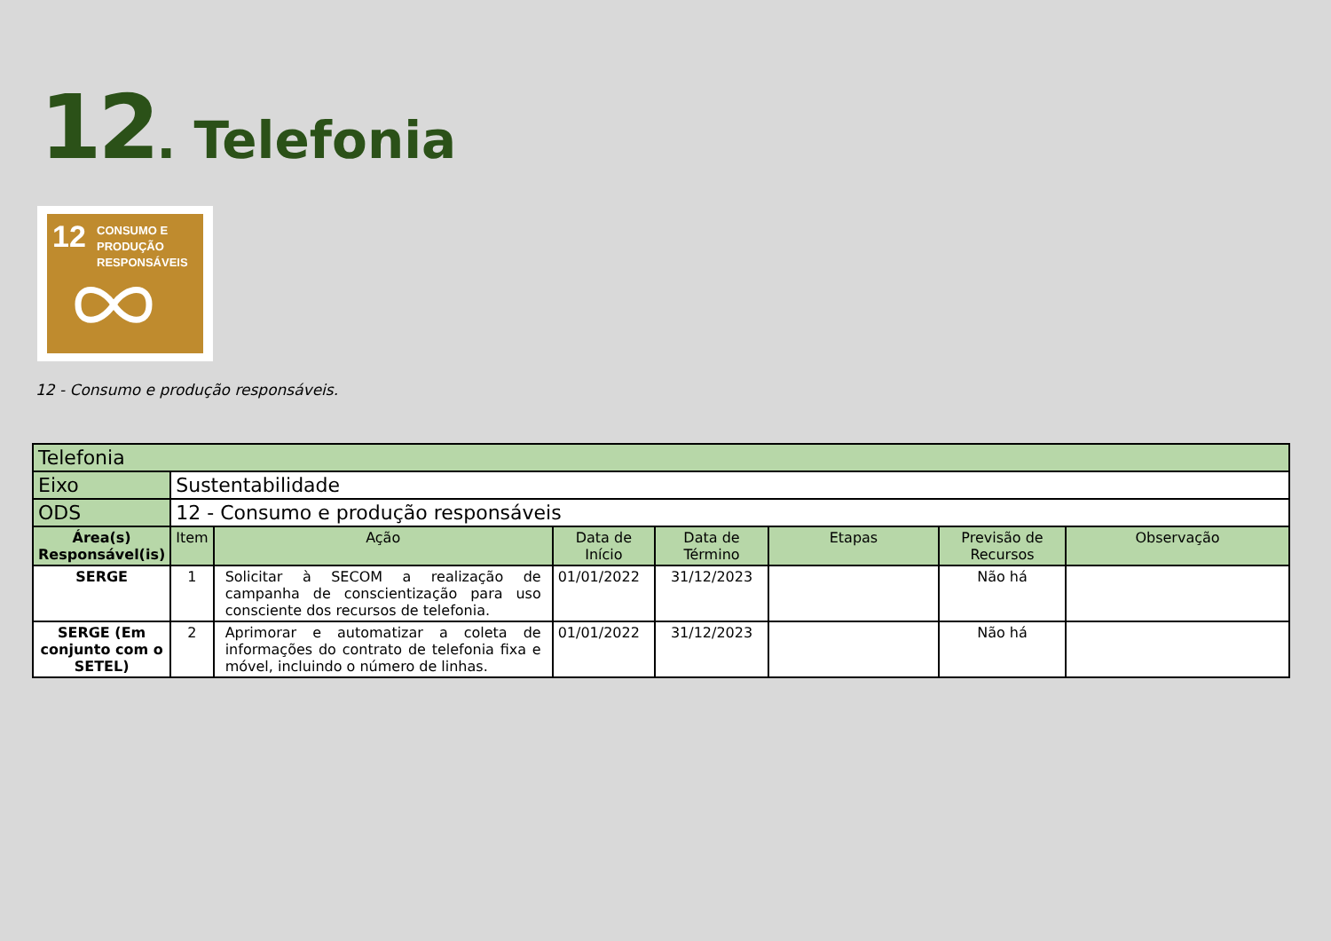12. Telefonia
12 CONSUMO E
PRODUÇÃO
RESPONSÁVEIS
12 - Consumo e produção responsáveis.
| Telefonia | | | | | | | |
| Eixo | Sustentabilidade | | | | | | |
| ODS | 12 - Consumo e produção responsáveis | | | | | | |
| Área(s) Responsável(is) | Item | Ação | Data de Início | Data de Término | Etapas | Previsão de Recursos | Observação |
| SERGE | 1 | Solicitar à SECOM a realização de campanha de conscientização para uso consciente dos recursos de telefonia. | 01/01/2022 | 31/12/2023 | | Não há | |
| SERGE (Em conjunto com o SETEL) | 2 | Aprimorar e automatizar a coleta de informações do contrato de telefonia fixa e móvel, incluindo o número de linhas. | 01/01/2022 | 31/12/2023 | | Não há | |